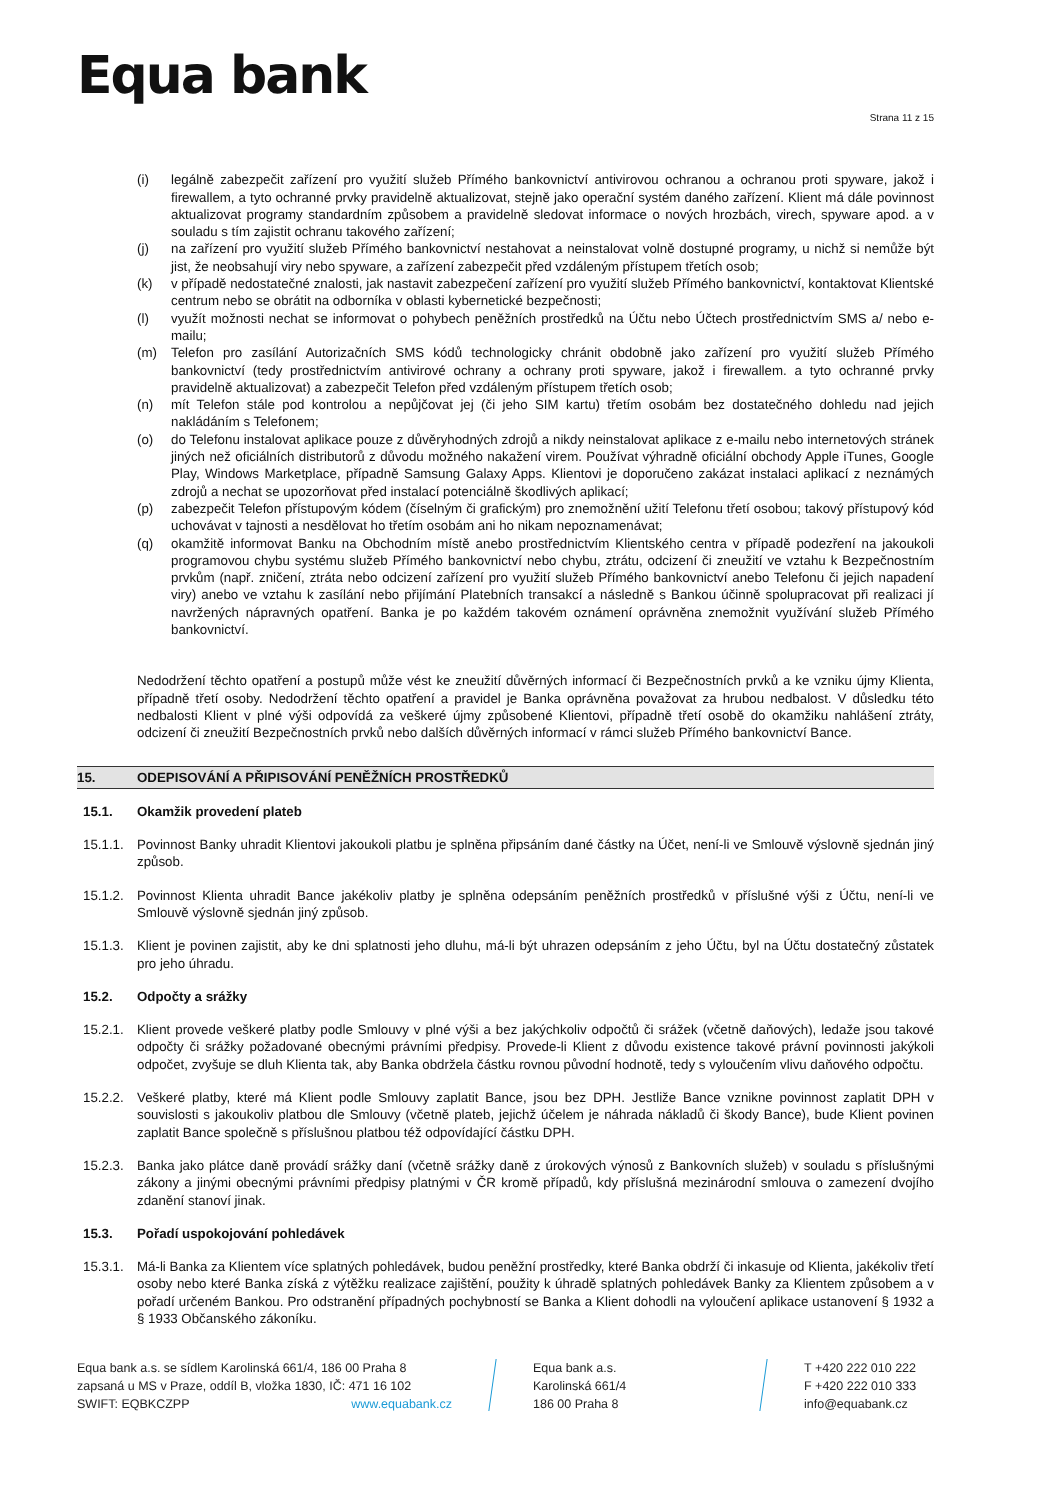Equa bank
Strana 11 z 15
(i) legálně zabezpečit zařízení pro využití služeb Přímého bankovnictví antivirovou ochranou a ochranou proti spyware, jakož i firewallem, a tyto ochranné prvky pravidelně aktualizovat, stejně jako operační systém daného zařízení. Klient má dále povinnost aktualizovat programy standardním způsobem a pravidelně sledovat informace o nových hrozbách, virech, spyware apod. a v souladu s tím zajistit ochranu takového zařízení;
(j) na zařízení pro využití služeb Přímého bankovnictví nestahovat a neinstalovat volně dostupné programy, u nichž si nemůže být jist, že neobsahují viry nebo spyware, a zařízení zabezpečit před vzdáleným přístupem třetích osob;
(k) v případě nedostatečné znalosti, jak nastavit zabezpečení zařízení pro využití služeb Přímého bankovnictví, kontaktovat Klientské centrum nebo se obrátit na odborníka v oblasti kybernetické bezpečnosti;
(l) využít možnosti nechat se informovat o pohybech peněžních prostředků na Účtu nebo Účtech prostřednictvím SMS a/ nebo e-mailu;
(m) Telefon pro zasílání Autorizačních SMS kódů technologicky chránit obdobně jako zařízení pro využití služeb Přímého bankovnictví (tedy prostřednictvím antivirové ochrany a ochrany proti spyware, jakož i firewallem. a tyto ochranné prvky pravidelně aktualizovat) a zabezpečit Telefon před vzdáleným přístupem třetích osob;
(n) mít Telefon stále pod kontrolou a nepůjčovat jej (či jeho SIM kartu) třetím osobám bez dostatečného dohledu nad jejich nakládáním s Telefonem;
(o) do Telefonu instalovat aplikace pouze z důvěryhodných zdrojů a nikdy neinstalovat aplikace z e-mailu nebo internetových stránek jiných než oficiálních distributorů z důvodu možného nakažení virem. Používat výhradně oficiální obchody Apple iTunes, Google Play, Windows Marketplace, případně Samsung Galaxy Apps. Klientovi je doporučeno zakázat instalaci aplikací z neznámých zdrojů a nechat se upozorňovat před instalací potenciálně škodlivých aplikací;
(p) zabezpečit Telefon přístupovým kódem (číselným či grafickým) pro znemožnění užití Telefonu třetí osobou; takový přístupový kód uchovávat v tajnosti a nesdělovat ho třetím osobám ani ho nikam nepoznamenávat;
(q) okamžitě informovat Banku na Obchodním místě anebo prostřednictvím Klientského centra v případě podezření na jakoukoli programovou chybu systému služeb Přímého bankovnictví nebo chybu, ztrátu, odcizení či zneužití ve vztahu k Bezpečnostním prvkům (např. zničení, ztráta nebo odcizení zařízení pro využití služeb Přímého bankovnictví anebo Telefonu či jejich napadení viry) anebo ve vztahu k zasílání nebo přijímání Platebních transakcí a následně s Bankou účinně spolupracovat při realizaci jí navržených nápravných opatření. Banka je po každém takovém oznámení oprávněna znemožnit využívání služeb Přímého bankovnictví.
Nedodržení těchto opatření a postupů může vést ke zneužití důvěrných informací či Bezpečnostních prvků a ke vzniku újmy Klienta, případně třetí osoby. Nedodržení těchto opatření a pravidel je Banka oprávněna považovat za hrubou nedbalost. V důsledku této nedbalosti Klient v plné výši odpovídá za veškeré újmy způsobené Klientovi, případně třetí osobě do okamžiku nahlášení ztráty, odcizení či zneužití Bezpečnostních prvků nebo dalších důvěrných informací v rámci služeb Přímého bankovnictví Bance.
15. ODEPISOVÁNÍ A PŘIPISOVÁNÍ PENĚŽNÍCH PROSTŘEDKŮ
15.1. Okamžik provedení plateb
15.1.1. Povinnost Banky uhradit Klientovi jakoukoli platbu je splněna připsáním dané částky na Účet, není-li ve Smlouvě výslovně sjednán jiný způsob.
15.1.2. Povinnost Klienta uhradit Bance jakékoliv platby je splněna odepsáním peněžních prostředků v příslušné výši z Účtu, není-li ve Smlouvě výslovně sjednán jiný způsob.
15.1.3. Klient je povinen zajistit, aby ke dni splatnosti jeho dluhu, má-li být uhrazen odepsáním z jeho Účtu, byl na Účtu dostatečný zůstatek pro jeho úhradu.
15.2. Odpočty a srážky
15.2.1. Klient provede veškeré platby podle Smlouvy v plné výši a bez jakýchkoliv odpočtů či srážek (včetně daňových), ledaže jsou takové odpočty či srážky požadované obecnými právními předpisy. Provede-li Klient z důvodu existence takové právní povinnosti jakýkoli odpočet, zvyšuje se dluh Klienta tak, aby Banka obdržela částku rovnou původní hodnotě, tedy s vyloučením vlivu daňového odpočtu.
15.2.2. Veškeré platby, které má Klient podle Smlouvy zaplatit Bance, jsou bez DPH. Jestliže Bance vznikne povinnost zaplatit DPH v souvislosti s jakoukoliv platbou dle Smlouvy (včetně plateb, jejichž účelem je náhrada nákladů či škody Bance), bude Klient povinen zaplatit Bance společně s příslušnou platbou též odpovídající částku DPH.
15.2.3. Banka jako plátce daně provádí srážky daní (včetně srážky daně z úrokových výnosů z Bankovních služeb) v souladu s příslušnými zákony a jinými obecnými právními předpisy platnými v ČR kromě případů, kdy příslušná mezinárodní smlouva o zamezení dvojího zdanění stanoví jinak.
15.3. Pořadí uspokojování pohledávek
15.3.1. Má-li Banka za Klientem více splatných pohledávek, budou peněžní prostředky, které Banka obdrží či inkasuje od Klienta, jakékoliv třetí osoby nebo které Banka získá z výtěžku realizace zajištění, použity k úhradě splatných pohledávek Banky za Klientem způsobem a v pořadí určeném Bankou. Pro odstranění případných pochybností se Banka a Klient dohodli na vyloučení aplikace ustanovení § 1932 a § 1933 Občanského zákoníku.
Equa bank a.s. se sídlem Karolinská 661/4, 186 00 Praha 8
zapsaná u MS v Praze, oddíl B, vložka 1830, IČ: 471 16 102
SWIFT: EQBKCZPP www.equabank.cz
Equa bank a.s.
Karolinská 661/4
186 00 Praha 8
T +420 222 010 222
F +420 222 010 333
info@equabank.cz